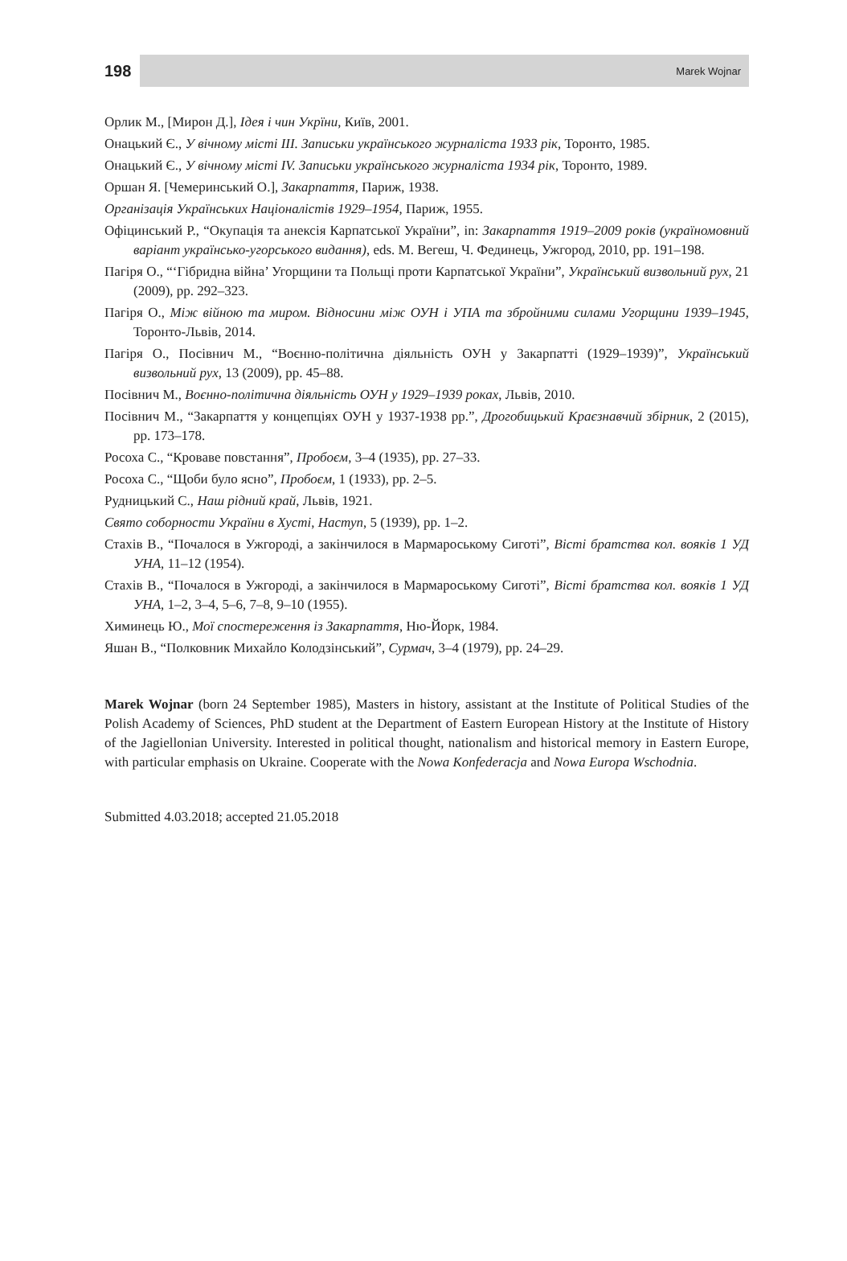198
Marek Wojnar
Орлик М., [Мирон Д.], Ідея і чин Укрїни, Київ, 2001.
Онацький Є., У вічному місті III. Записьки українського журналіста 1933 рік, Торонто, 1985.
Онацький Є., У вічному місті IV. Записьки українського журналіста 1934 рік, Торонто, 1989.
Оршан Я. [Чемеринський О.], Закарпаття, Париж, 1938.
Організація Українських Націоналістів 1929–1954, Париж, 1955.
Офіцинський Р., “Окупація та анексія Карпатської України”, in: Закарпаття 1919–2009 років (україномовний варіант українсько-угорського видання), eds. М. Вегеш, Ч. Фединець, Ужгород, 2010, pp. 191–198.
Пагіря О., “‘Гібридна війна’ Угорщини та Польщі проти Карпатської України”, Український визвольний рух, 21 (2009), pp. 292–323.
Пагіря О., Між війною та миром. Відносини між ОУН і УПА та збройними силами Угорщини 1939–1945, Торонто-Львів, 2014.
Пагіря О., Посівнич М., “Воєнно-політична діяльність ОУН у Закарпатті (1929–1939)”, Український визвольний рух, 13 (2009), pp. 45–88.
Посівнич М., Воєнно-політична діяльність ОУН у 1929–1939 роках, Львів, 2010.
Посівнич М., “Закарпаття у концепціях ОУН у 1937-1938 рр.”, Дрогобицький Краєзнавчий збірник, 2 (2015), pp. 173–178.
Росоха С., “Кроваве повстання”, Пробоєм, 3–4 (1935), pp. 27–33.
Росоха С., “Щоби було ясно”, Пробоєм, 1 (1933), pp. 2–5.
Рудницький С., Наш рідний край, Львів, 1921.
Свято соборности України в Хусті, Наступ, 5 (1939), pp. 1–2.
Стахів В., “Почалося в Ужгороді, а закінчилося в Мармароському Сиготі”, Вісті братства кол. вояків 1 УД УНА, 11–12 (1954).
Стахів В., “Почалося в Ужгороді, а закінчилося в Мармароському Сиготі”, Вісті братства кол. вояків 1 УД УНА, 1–2, 3–4, 5–6, 7–8, 9–10 (1955).
Химинець Ю., Мої спостереження із Закарпаття, Ню-Йорк, 1984.
Яшан В., “Полковник Михайло Колодзінський”, Сурмач, 3–4 (1979), pp. 24–29.
Marek Wojnar (born 24 September 1985), Masters in history, assistant at the Institute of Political Studies of the Polish Academy of Sciences, PhD student at the Department of Eastern European History at the Institute of History of the Jagiellonian University. Interested in political thought, nationalism and historical memory in Eastern Europe, with particular emphasis on Ukraine. Cooperate with the Nowa Konfederacja and Nowa Europa Wschodnia.
Submitted 4.03.2018; accepted 21.05.2018